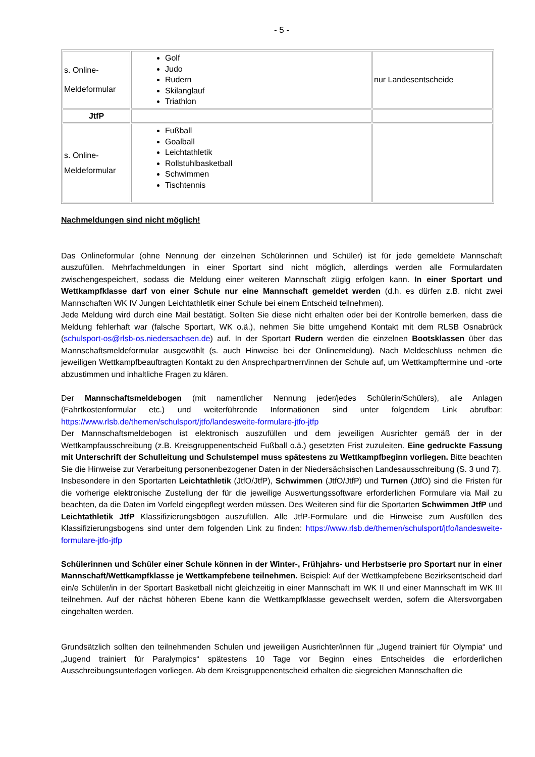- 5 -
| s. Online- Meldeformular | Golf Judo Rudern Skilanglauf Triathlon | nur Landesentscheide |
| JtfP | | |
| s. Online- Meldeformular | Fußball Goalball Leichtathletik Rollstuhlbasketball Schwimmen Tischtennis | |
Nachmeldungen sind nicht möglich!
Das Onlineformular (ohne Nennung der einzelnen Schülerinnen und Schüler) ist für jede gemeldete Mannschaft auszufüllen. Mehrfachmeldungen in einer Sportart sind nicht möglich, allerdings werden alle Formulardaten zwischengespeichert, sodass die Meldung einer weiteren Mannschaft zügig erfolgen kann. In einer Sportart und Wettkampfklasse darf von einer Schule nur eine Mannschaft gemeldet werden (d.h. es dürfen z.B. nicht zwei Mannschaften WK IV Jungen Leichtathletik einer Schule bei einem Entscheid teilnehmen).
Jede Meldung wird durch eine Mail bestätigt. Sollten Sie diese nicht erhalten oder bei der Kontrolle bemerken, dass die Meldung fehlerhaft war (falsche Sportart, WK o.ä.), nehmen Sie bitte umgehend Kontakt mit dem RLSB Osnabrück (schulsport-os@rlsb-os.niedersachsen.de) auf. In der Sportart Rudern werden die einzelnen Bootsklassen über das Mannschaftsmeldeformular ausgewählt (s. auch Hinweise bei der Onlinemeldung). Nach Meldeschluss nehmen die jeweiligen Wettkampfbeauftragten Kontakt zu den Ansprechpartnern/innen der Schule auf, um Wettkampftermine und -orte abzustimmen und inhaltliche Fragen zu klären.
Der Mannschaftsmeldebogen (mit namentlicher Nennung jeder/jedes Schülerin/Schülers), alle Anlagen (Fahrtkostenformular etc.) und weiterführende Informationen sind unter folgendem Link abrufbar: https://www.rlsb.de/themen/schulsport/jtfo/landesweite-formulare-jtfo-jtfp
Der Mannschaftsmeldebogen ist elektronisch auszufüllen und dem jeweiligen Ausrichter gemäß der in der Wettkampfausschreibung (z.B. Kreisgruppenentscheid Fußball o.ä.) gesetzten Frist zuzuleiten. Eine gedruckte Fassung mit Unterschrift der Schulleitung und Schulstempel muss spätestens zu Wettkampfbeginn vorliegen. Bitte beachten Sie die Hinweise zur Verarbeitung personenbezogener Daten in der Niedersächsischen Landesausschreibung (S. 3 und 7).
Insbesondere in den Sportarten Leichtathletik (JtfO/JtfP), Schwimmen (JtfO/JtfP) und Turnen (JtfO) sind die Fristen für die vorherige elektronische Zustellung der für die jeweilige Auswertungssoftware erforderlichen Formulare via Mail zu beachten, da die Daten im Vorfeld eingepflegt werden müssen. Des Weiteren sind für die Sportarten Schwimmen JtfP und Leichtathletik JtfP Klassifizierungsbögen auszufüllen. Alle JtfP-Formulare und die Hinweise zum Ausfüllen des Klassifizierungsbogens sind unter dem folgenden Link zu finden: https://www.rlsb.de/themen/schulsport/jtfo/landesweite-formulare-jtfo-jtfp
Schülerinnen und Schüler einer Schule können in der Winter-, Frühjahrs- und Herbstserie pro Sportart nur in einer Mannschaft/Wettkampfklasse je Wettkampfebene teilnehmen. Beispiel: Auf der Wettkampfebene Bezirksentscheid darf ein/e Schüler/in in der Sportart Basketball nicht gleichzeitig in einer Mannschaft im WK II und einer Mannschaft im WK III teilnehmen. Auf der nächst höheren Ebene kann die Wettkampfklasse gewechselt werden, sofern die Altersvorgaben eingehalten werden.
Grundsätzlich sollten den teilnehmenden Schulen und jeweiligen Ausrichter/innen für „Jugend trainiert für Olympia“ und „Jugend trainiert für Paralympics“ spätestens 10 Tage vor Beginn eines Entscheides die erforderlichen Ausschreibungsunterlagen vorliegen. Ab dem Kreisgruppenentscheid erhalten die siegreichen Mannschaften die